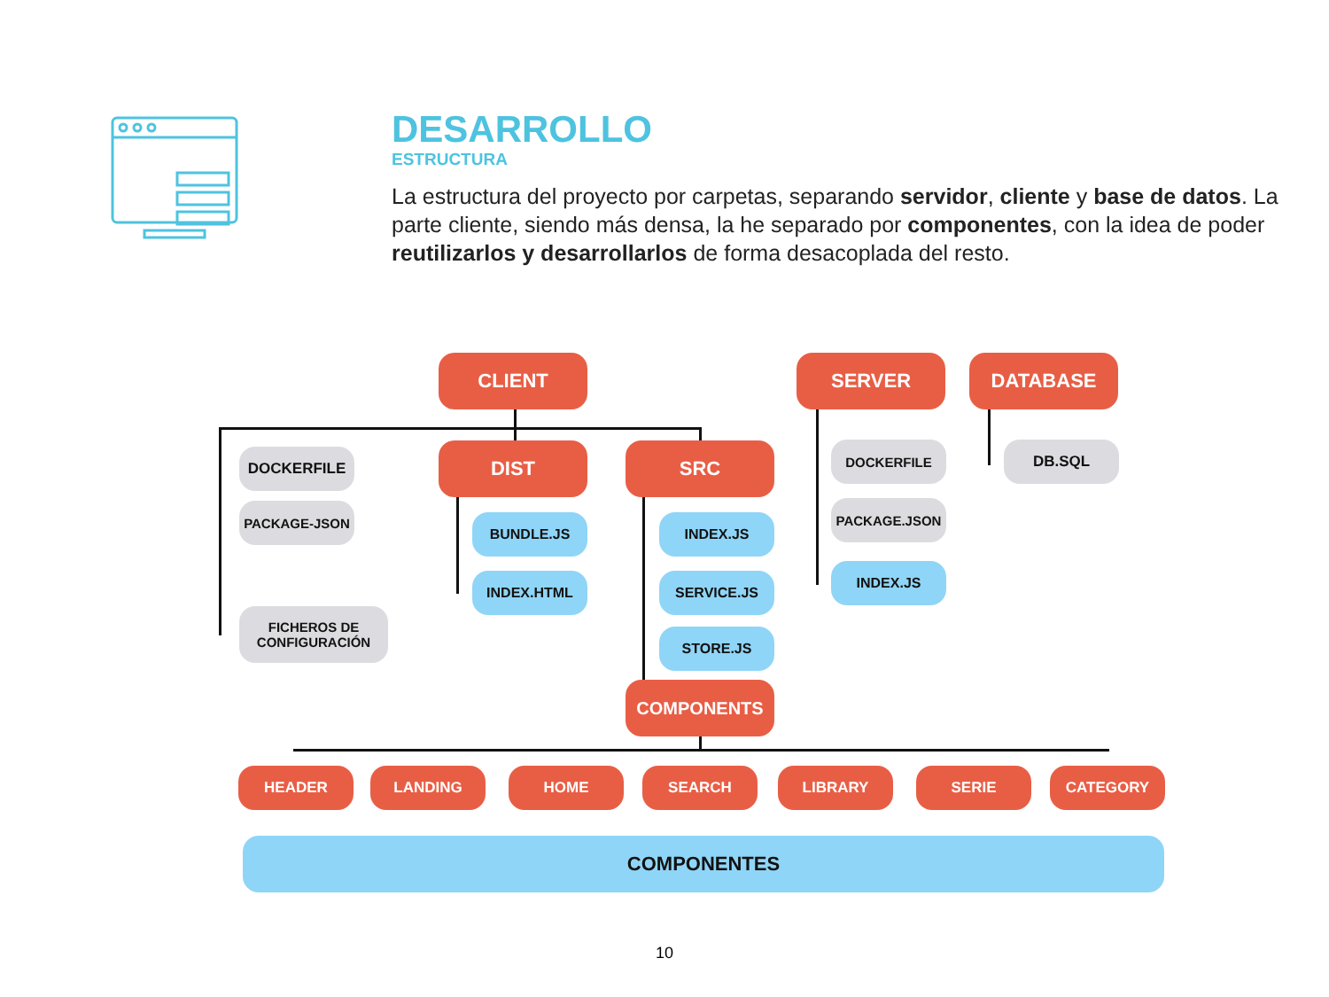DESARROLLO
ESTRUCTURA
La estructura del proyecto por carpetas, separando servidor, cliente y base de datos. La parte cliente, siendo más densa, la he separado por componentes, con la idea de poder reutilizarlos y desarrollarlos de forma desacoplada del resto.
CLIENT SERVER DATABASE
DOCKERFILE DIST SRC DOCKERFILE DB.SQL
PACKAGE-JSON
BUNDLE.JS INDEX.JS
PACKAGE.JSON
INDEX.HTML SERVICE.JS
INDEX.JS
FICHEROS DE
CONFIGURACIÓN
STORE.JS
COMPONENTS
HEADER LANDING HOME SEARCH LIBRARY SERIE CATEGORY
COMPONENTES
10